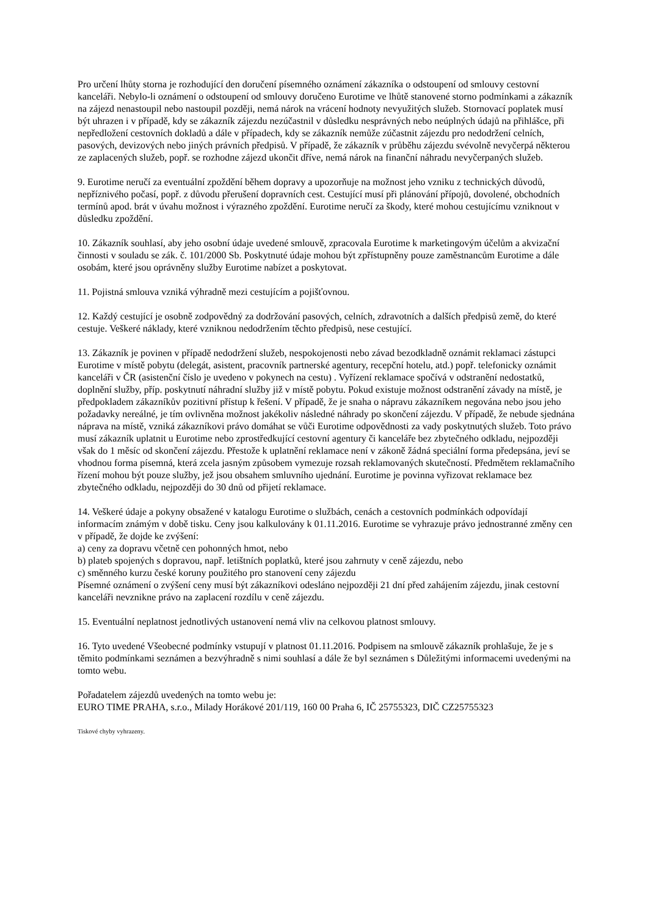Pro určení lhůty storna je rozhodující den doručení písemného oznámení zákazníka o odstoupení od smlouvy cestovní kanceláři. Nebylo-li oznámení o odstoupení od smlouvy doručeno Eurotime ve lhůtě stanovené storno podmínkami a zákazník na zájezd nenastoupil nebo nastoupil později, nemá nárok na vrácení hodnoty nevyužitých služeb. Stornovací poplatek musí být uhrazen i v případě, kdy se zákazník zájezdu nezúčastnil v důsledku nesprávných nebo neúplných údajů na přihlášce, při nepředložení cestovních dokladů a dále v případech, kdy se zákazník nemůže zúčastnit zájezdu pro nedodržení celních, pasových, devizových nebo jiných právních předpisů. V případě, že zákazník v průběhu zájezdu svévolně nevyčerpá některou ze zaplacených služeb, popř. se rozhodne zájezd ukončit dříve, nemá nárok na finanční náhradu nevyčerpaných služeb.
9. Eurotime neručí za eventuální zpoždění během dopravy a upozorňuje na možnost jeho vzniku z technických důvodů, nepříznivého počasí, popř. z důvodu přerušení dopravních cest. Cestující musí při plánování přípojů, dovolené, obchodních termínů apod. brát v úvahu možnost i výrazného zpoždění. Eurotime neručí za škody, které mohou cestujícímu vzniknout v důsledku zpoždění.
10. Zákazník souhlasí, aby jeho osobní údaje uvedené smlouvě, zpracovala Eurotime k marketingovým účelům a akvizační činnosti v souladu se zák. č. 101/2000 Sb. Poskytnuté údaje mohou být zpřístupněny pouze zaměstnancům Eurotime a dále osobám, které jsou oprávněny služby Eurotime nabízet a poskytovat.
11. Pojistná smlouva vzniká výhradně mezi cestujícím a pojišťovnou.
12. Každý cestující je osobně zodpovědný za dodržování pasových, celních, zdravotních a dalších předpisů země, do které cestuje. Veškeré náklady, které vzniknou nedodržením těchto předpisů, nese cestující.
13. Zákazník je povinen v případě nedodržení služeb, nespokojenosti nebo závad bezodkladně oznámit reklamaci zástupci Eurotime v místě pobytu (delegát, asistent, pracovník partnerské agentury, recepční hotelu, atd.) popř. telefonicky oznámit kanceláři v ČR (asistenční číslo je uvedeno v pokynech na cestu) . Vyřízení reklamace spočívá v odstranění nedostatků, doplnění služby, příp. poskytnutí náhradní služby již v místě pobytu. Pokud existuje možnost odstranění závady na místě, je předpokladem zákazníkův pozitivní přístup k řešení. V případě, že je snaha o nápravu zákazníkem negována nebo jsou jeho požadavky nereálné, je tím ovlivněna možnost jakékoliv následné náhrady po skončení zájezdu. V případě, že nebude sjednána náprava na místě, vzniká zákazníkovi právo domáhat se vůči Eurotime odpovědnosti za vady poskytnutých služeb. Toto právo musí zákazník uplatnit u Eurotime nebo zprostředkující cestovní agentury či kanceláře bez zbytečného odkladu, nejpozději však do 1 měsíc od skončení zájezdu. Přestože k uplatnění reklamace není v zákoně žádná speciální forma předepsána, jeví se vhodnou forma písemná, která zcela jasným způsobem vymezuje rozsah reklamovaných skutečností. Předmětem reklamačního řízení mohou být pouze služby, jež jsou obsahem smluvního ujednání. Eurotime je povinna vyřizovat reklamace bez zbytečného odkladu, nejpozději do 30 dnů od přijetí reklamace.
14. Veškeré údaje a pokyny obsažené v katalogu Eurotime o službách, cenách a cestovních podmínkách odpovídají informacím známým v době tisku. Ceny jsou kalkulovány k 01.11.2016. Eurotime se vyhrazuje právo jednostranné změny cen v případě, že dojde ke zvýšení:
a) ceny za dopravu včetně cen pohonných hmot, nebo
b) plateb spojených s dopravou, např. letištních poplatků, které jsou zahrnuty v ceně zájezdu, nebo
c) směnného kurzu české koruny použitého pro stanovení ceny zájezdu
Písemné oznámení o zvýšení ceny musí být zákazníkovi odesláno nejpozději 21 dní před zahájením zájezdu, jinak cestovní kanceláři nevznikne právo na zaplacení rozdílu v ceně zájezdu.
15. Eventuální neplatnost jednotlivých ustanovení nemá vliv na celkovou platnost smlouvy.
16. Tyto uvedené Všeobecné podmínky vstupují v platnost 01.11.2016. Podpisem na smlouvě zákazník prohlašuje, že je s těmito podmínkami seznámen a bezvýhradně s nimi souhlasí a dále že byl seznámen s Důležitými informacemi uvedenými na tomto webu.
Pořadatelem zájezdů uvedených na tomto webu je:
EURO TIME PRAHA, s.r.o., Milady Horákové 201/119, 160 00 Praha 6, IČ 25755323, DIČ CZ25755323
Tiskové chyby vyhrazeny.